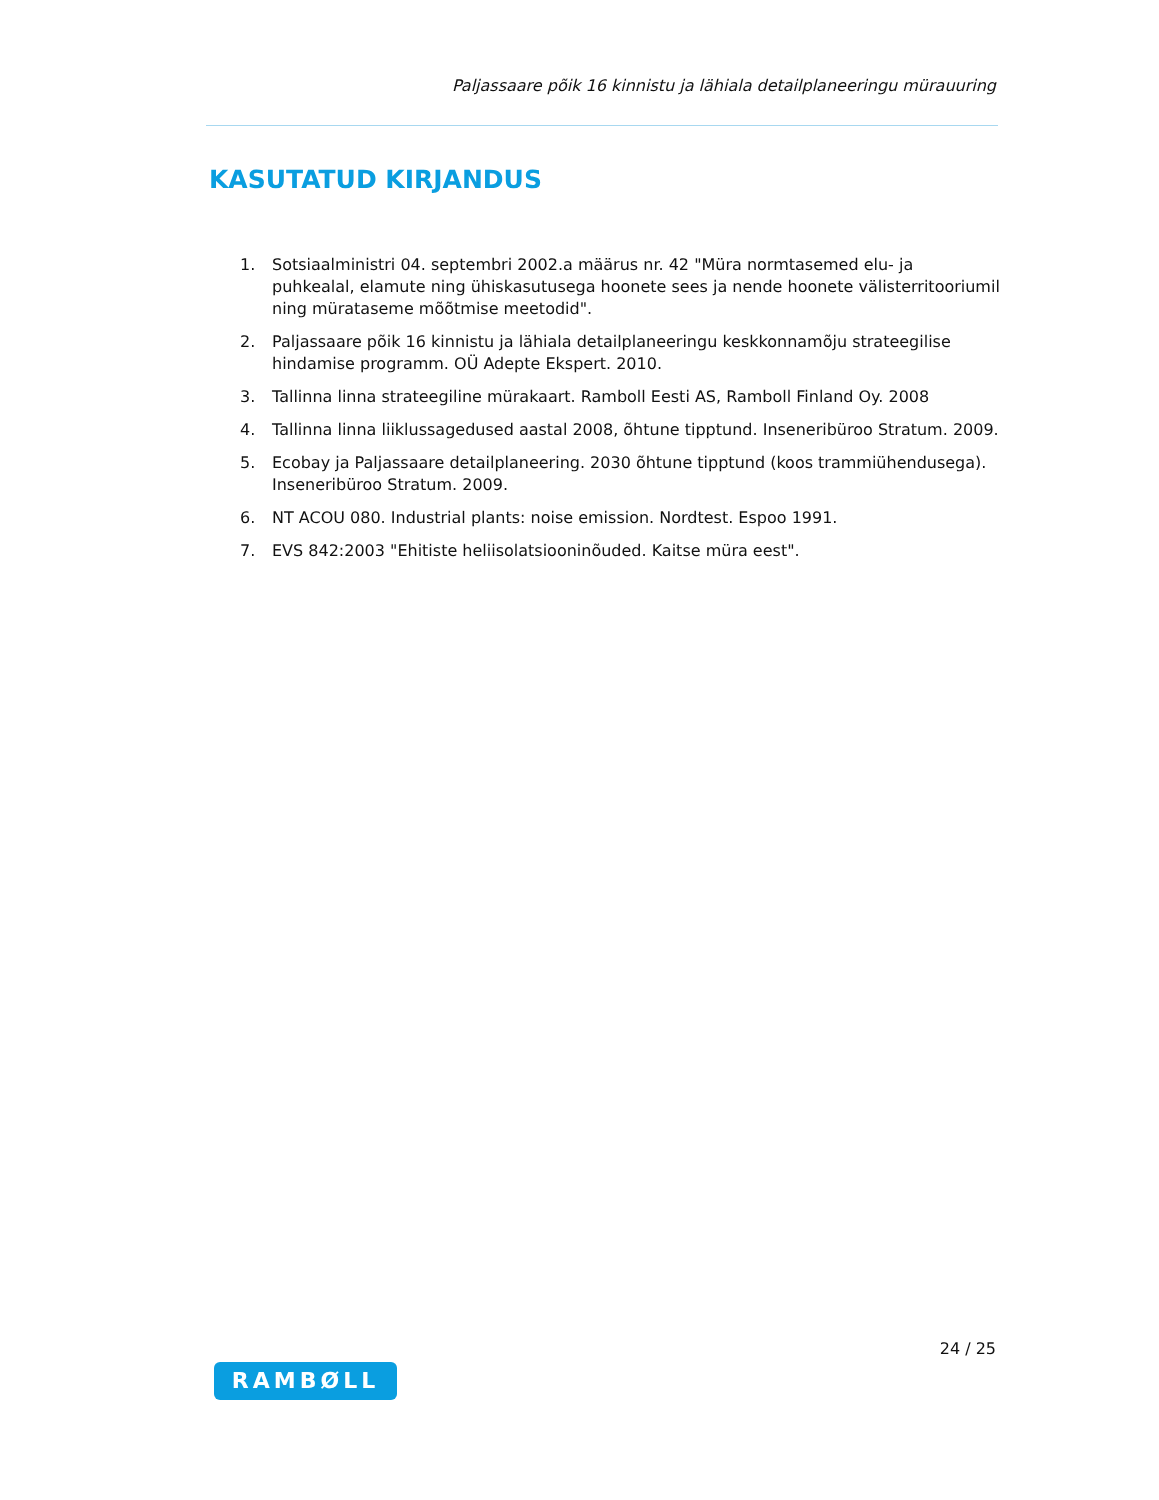Paljassaare põik 16 kinnistu ja lähiala detailplaneeringu mürauuring
KASUTATUD KIRJANDUS
1. Sotsiaalministri 04. septembri 2002.a määrus nr. 42 "Müra normtasemed elu- ja puhkealal, elamute ning ühiskasutusega hoonete sees ja nende hoonete välisterritooriumil ning mürataseme mõõtmise meetodid".
2. Paljassaare põik 16 kinnistu ja lähiala detailplaneeringu keskkonnamõju strateegilise hindamise programm. OÜ Adepte Ekspert. 2010.
3. Tallinna linna strateegiline mürakaart. Ramboll Eesti AS, Ramboll Finland Oy. 2008
4. Tallinna linna liiklussagedused aastal 2008, õhtune tipptund. Inseneribüroo Stratum. 2009.
5. Ecobay ja Paljassaare detailplaneering. 2030 õhtune tipptund (koos trammiühendusega). Inseneribüroo Stratum. 2009.
6. NT ACOU 080. Industrial plants: noise emission. Nordtest. Espoo 1991.
7. EVS 842:2003 "Ehitiste heliisolatsiooninõuded. Kaitse müra eest".
24 / 25
RAMBØLL